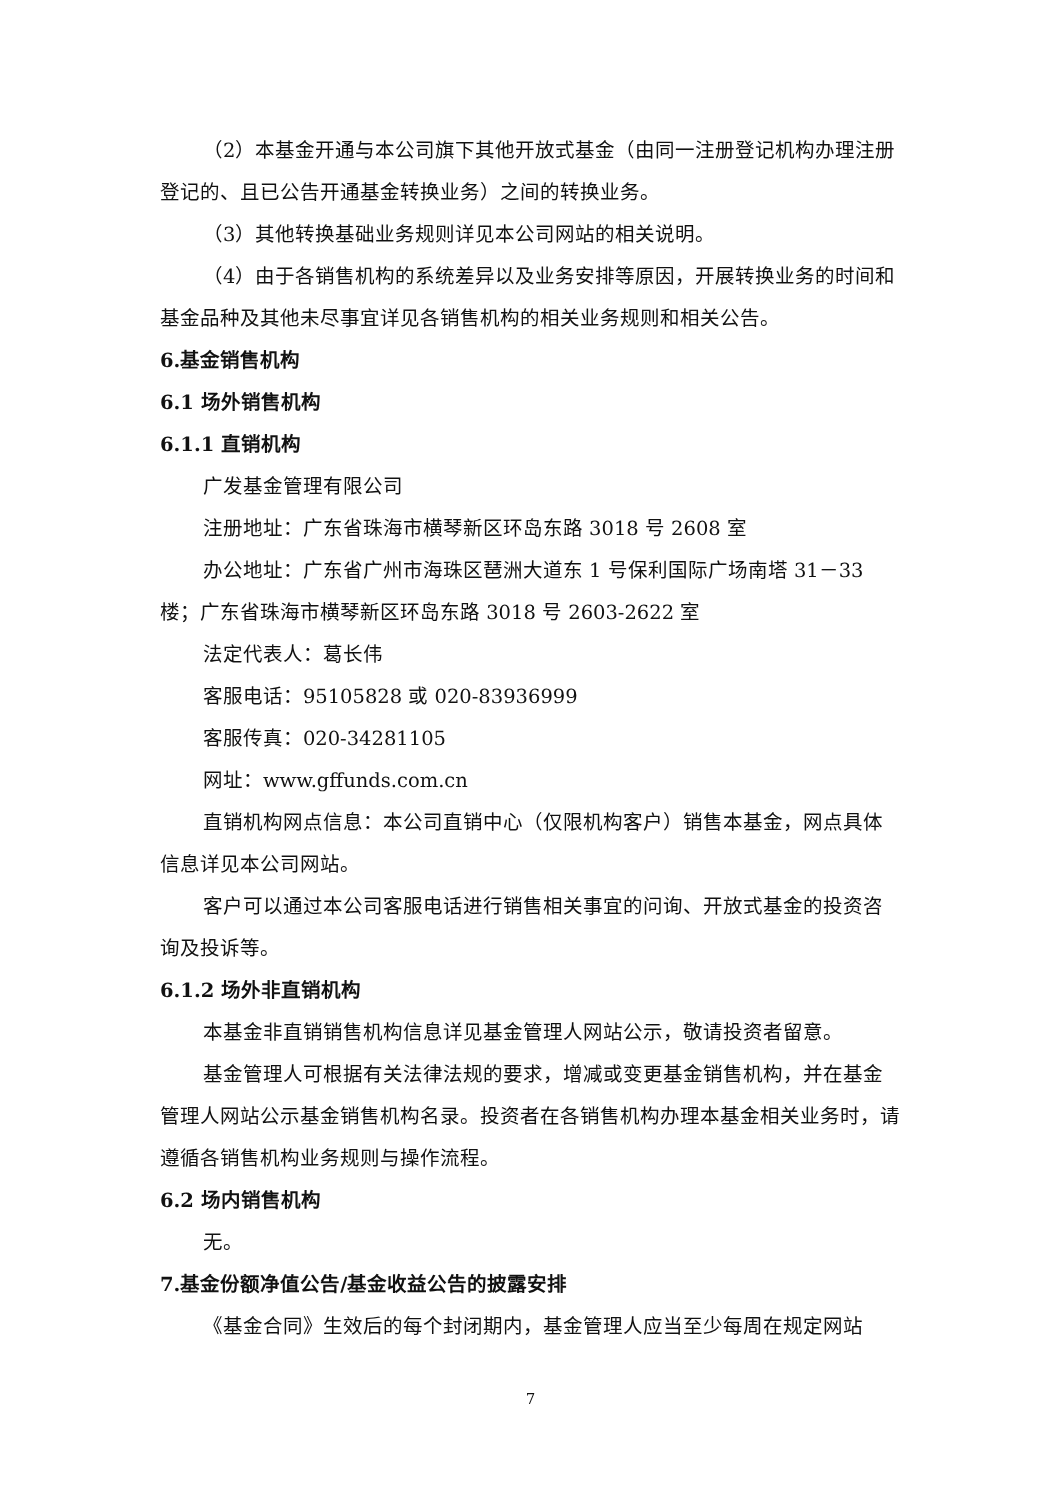（2）本基金开通与本公司旗下其他开放式基金（由同一注册登记机构办理注册登记的、且已公告开通基金转换业务）之间的转换业务。
（3）其他转换基础业务规则详见本公司网站的相关说明。
（4）由于各销售机构的系统差异以及业务安排等原因，开展转换业务的时间和基金品种及其他未尽事宜详见各销售机构的相关业务规则和相关公告。
6.基金销售机构
6.1 场外销售机构
6.1.1 直销机构
广发基金管理有限公司
注册地址：广东省珠海市横琴新区环岛东路 3018 号 2608 室
办公地址：广东省广州市海珠区琶洲大道东 1 号保利国际广场南塔 31－33 楼；广东省珠海市横琴新区环岛东路 3018 号 2603-2622 室
法定代表人：葛长伟
客服电话：95105828 或 020-83936999
客服传真：020-34281105
网址：www.gffunds.com.cn
直销机构网点信息：本公司直销中心（仅限机构客户）销售本基金，网点具体信息详见本公司网站。
客户可以通过本公司客服电话进行销售相关事宜的问询、开放式基金的投资咨询及投诉等。
6.1.2 场外非直销机构
本基金非直销销售机构信息详见基金管理人网站公示，敬请投资者留意。
基金管理人可根据有关法律法规的要求，增减或变更基金销售机构，并在基金管理人网站公示基金销售机构名录。投资者在各销售机构办理本基金相关业务时，请遵循各销售机构业务规则与操作流程。
6.2 场内销售机构
无。
7.基金份额净值公告/基金收益公告的披露安排
《基金合同》生效后的每个封闭期内，基金管理人应当至少每周在规定网站
7